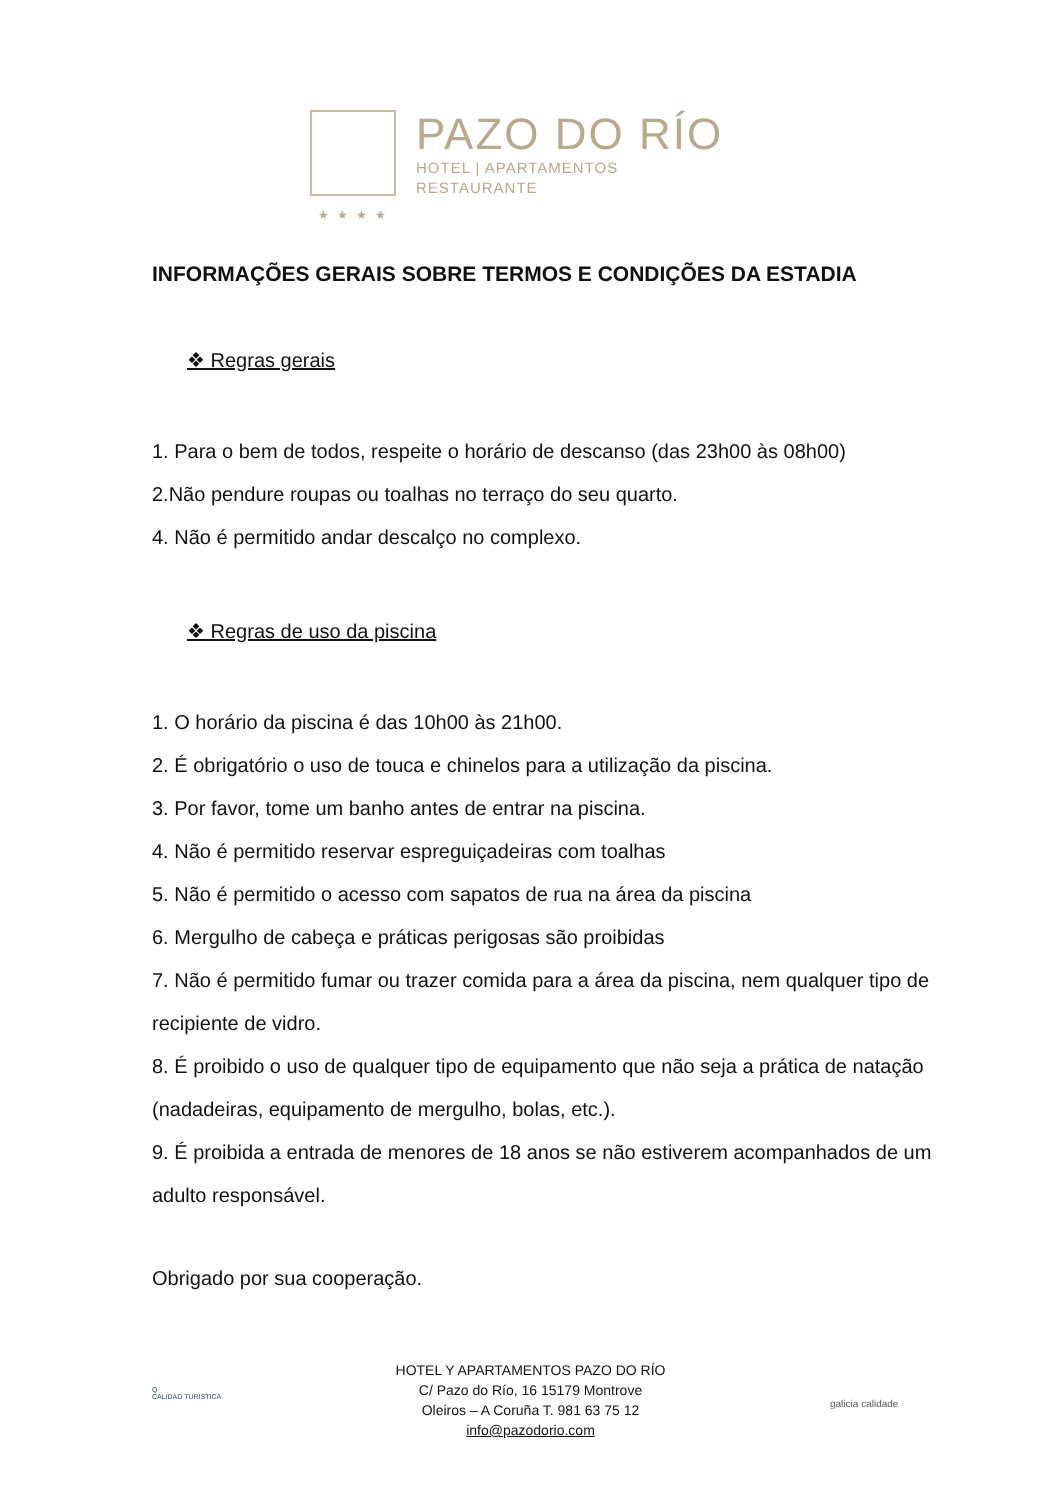PAZO DO RÍO
HOTEL | APARTAMENTOS
RESTAURANTE
★★★★
INFORMAÇÕES GERAIS SOBRE TERMOS E CONDIÇÕES DA ESTADIA
❖ Regras gerais
1. Para o bem de todos, respeite o horário de descanso (das 23h00 às 08h00)
2.Não pendure roupas ou toalhas no terraço do seu quarto.
4. Não é permitido andar descalço no complexo.
❖ Regras de uso da piscina
1. O horário da piscina é das 10h00 às 21h00.
2. É obrigatório o uso de touca e chinelos para a utilização da piscina.
3. Por favor, tome um banho antes de entrar na piscina.
4. Não é permitido reservar espreguiçadeiras com toalhas
5. Não é permitido o acesso com sapatos de rua na área da piscina
6. Mergulho de cabeça e práticas perigosas são proibidas
7. Não é permitido fumar ou trazer comida para a área da piscina, nem qualquer tipo de recipiente de vidro.
8. É proibido o uso de qualquer tipo de equipamento que não seja a prática de natação (nadadeiras, equipamento de mergulho, bolas, etc.).
9. É proibida a entrada de menores de 18 anos se não estiverem acompanhados de um adulto responsável.
Obrigado por sua cooperação.
Q
CALIDAD TURISTICA
HOTEL Y APARTAMENTOS PAZO DO RÍO
C/ Pazo do Río, 16 15179 Montrove
Oleiros – A Coruña T. 981 63 75 12
info@pazodorio.com
galicia calidade